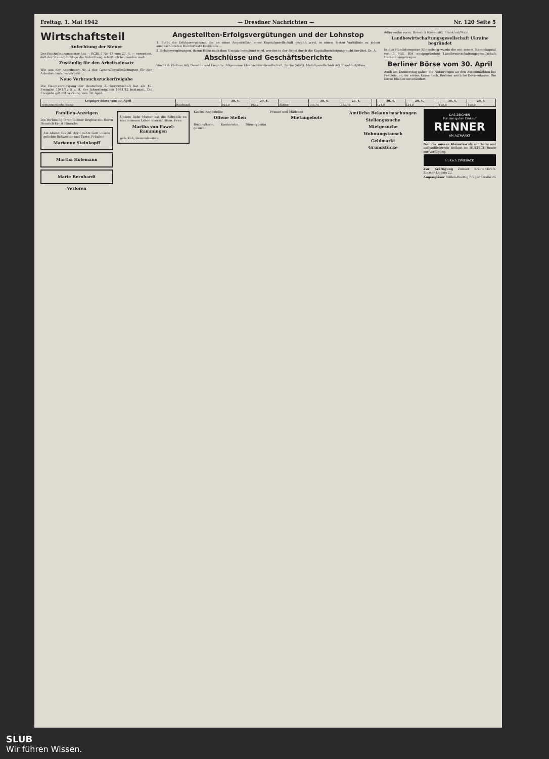Freitag, 1. Mai 1942 — Dresdner Nachrichten — Nr. 120 Seite 5
Wirtschaftsteil
Anfechtung der Steuer
Der Reichsfinanzminister hat — RGBl. I Nr. 43 vom 27. 4. — verordnet, daß der Steuerpflichtige die Anfechtung schriftlich begründen muß.
Zuständig für den Arbeitseinsatz
Wie aus der Anordnung Nr. 2 des Generalbevollmächtigten für den Arbeitseinsatz hervorgeht ...
Neue Verbrauchszuckerfreigabe
Die Hauptvereinigung der deutschen Zuckerwirtschaft hat als 10. Freigabe 1941/42 5 v. H. der Jahresfreigaben 1941/42 bestimmt. Die Freigabe gilt mit Wirkung vom 30. April.
Angestellten-Erfolgsvergütungen und der Lohnstop
1. Steht die Erfolgsvergütung, die an einen Angestellten einer Kapitalgesellschaft gezahlt wird, in einem festen Verhältnis zu jedem ausgeschütteten Hundertsatz Dividende ...
3. Erfolgsvergütungen, deren Höhe nach dem Umsatz berechnet wird, werden in der Regel durch die Kapitalberichtigung nicht berührt. Dr. A.
Abschlüsse und Geschäftsberichte
Wachs & Flößner AG, Dresden und Liegnitz. Allgemeine Elektricitäts-Gesellschaft, Berlin (AEG). Metallgesellschaft AG, Frankfurt/Main.
Adlerwerke vorm. Heinrich Kleyer AG, Frankfurt/Main.
Landbewirtschaftungsgesellschaft Ukraine begründet
In das Handelsregister Königsberg wurde die mit einem Stammkapital von 3 Mill. RM neugegründete Landbewirtschaftungsgesellschaft Ukraine eingetragen.
Berliner Börse vom 30. April
Auch am Donnerstag gaben die Notierungen an den Aktienmärkten bei Festsetzung der ersten Kurse nach. Berliner amtliche Devisenkurse: Die Kurse blieben unverändert.
| Leipziger Börse vom 30. April | | 30. 4. | 29. 4. | | 30. 4. | 29. 4. | | 30. 4. | 29. 4. | | 30. 4. | 29. 4. |
| --- | --- | --- | --- | --- | --- | --- | --- | --- | --- | --- | --- | --- |
| Festverzinsliche Werte | Reichsanl. | 103,0 | 103,0 | Aktien | 148,75 | 148,75 | | 124,0 | 124,0 | | 165,0 | 165,0 |
Familien-Anzeigen
Die Verlobung ihrer Tochter Brigitte mit Herrn Heinrich Ernst Hinrichs.
Am Abend des 26. April nahm Gott unsere geliebte Schwester und Tante, Fräulein
Marianne Steinkopff
Martha Hölemann
Marie Bernhardt
Verloren
Unsere liebe Mutter hat die Schwelle zu einem neuen Leben überschritten. Frau
Martha von Pawel-Rammingen
geb. Kob, Generalswitwe
Kaufm. Angestellte
Offene Stellen
Buchhalterin, Kontoristin, Stenotypistin gesucht.
Frauen und Mädchen
Mietangebote
Amtliche Bekanntmachungen
Stellengesuche
Mietgesuche
Wohnungstausch
Geldmarkt
Grundstücke
DAS ZEICHEN
Für den guten Einkauf
RENNER
AM ALTMARKT
Nur für unsere Kleinsten als nahrhafte und aufbaufördernde Beikost ist HULTSCH heute zur Verfügung.
Hultsch ZWIEBACK
Zur Kräftigung Zinsser Kräuter-Kraft. Zinsser Leipzig 22
Augengläser Brillen-Roettig Prager Straße 25
SLUB
Wir führen Wissen.